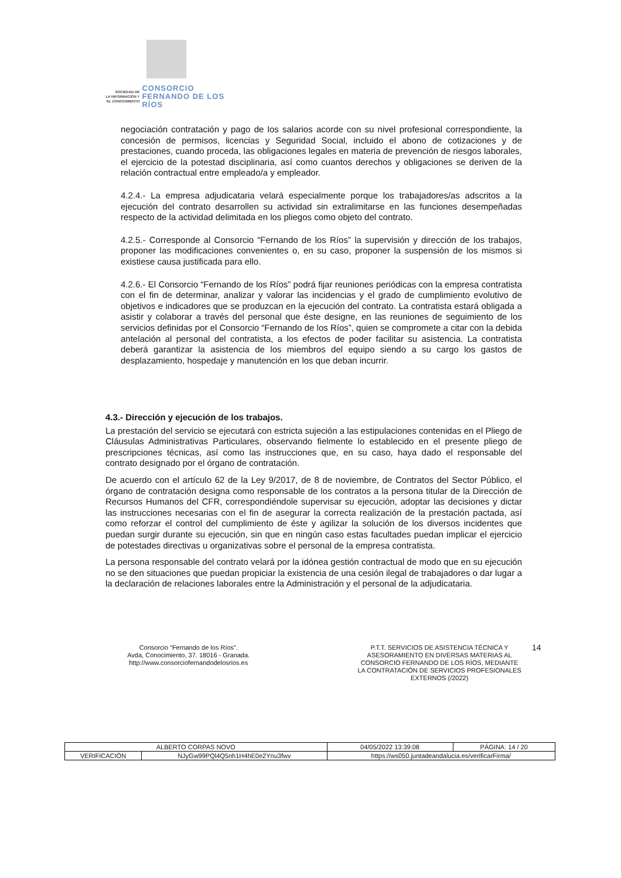SOCIEDAD DE
LA INFORMACIÓN Y
EL CONOCIMIENTO
CONSORCIO
FERNANDO DE LOS RÍOS
negociación contratación y pago de los salarios acorde con su nivel profesional correspondiente, la concesión de permisos, licencias y Seguridad Social, incluido el abono de cotizaciones y de prestaciones, cuando proceda, las obligaciones legales en materia de prevención de riesgos laborales, el ejercicio de la potestad disciplinaria, así como cuantos derechos y obligaciones se deriven de la relación contractual entre empleado/a y empleador.
4.2.4.- La empresa adjudicataria velará especialmente porque los trabajadores/as adscritos a la ejecución del contrato desarrollen su actividad sin extralimitarse en las funciones desempeñadas respecto de la actividad delimitada en los pliegos como objeto del contrato.
4.2.5.- Corresponde al Consorcio “Fernando de los Ríos” la supervisión y dirección de los trabajos, proponer las modificaciones convenientes o, en su caso, proponer la suspensión de los mismos si existiese causa justificada para ello.
4.2.6.- El Consorcio “Fernando de los Ríos” podrá fijar reuniones periódicas con la empresa contratista con el fin de determinar, analizar y valorar las incidencias y el grado de cumplimiento evolutivo de objetivos e indicadores que se produzcan en la ejecución del contrato. La contratista estará obligada a asistir y colaborar a través del personal que éste designe, en las reuniones de seguimiento de los servicios definidas por el Consorcio “Fernando de los Ríos”, quien se compromete a citar con la debida antelación al personal del contratista, a los efectos de poder facilitar su asistencia. La contratista deberá garantizar la asistencia de los miembros del equipo siendo a su cargo los gastos de desplazamiento, hospedaje y manutención en los que deban incurrir.
4.3.- Dirección y ejecución de los trabajos.
La prestación del servicio se ejecutará con estricta sujeción a las estipulaciones contenidas en el Pliego de Cláusulas Administrativas Particulares, observando fielmente lo establecido en el presente pliego de prescripciones técnicas, así como las instrucciones que, en su caso, haya dado el responsable del contrato designado por el órgano de contratación.
De acuerdo con el artículo 62 de la Ley 9/2017, de 8 de noviembre, de Contratos del Sector Público, el órgano de contratación designa como responsable de los contratos a la persona titular de la Dirección de Recursos Humanos del CFR, correspondiéndole supervisar su ejecución, adoptar las decisiones y dictar las instrucciones necesarias con el fin de asegurar la correcta realización de la prestación pactada, así como reforzar el control del cumplimiento de éste y agilizar la solución de los diversos incidentes que puedan surgir durante su ejecución, sin que en ningún caso estas facultades puedan implicar el ejercicio de potestades directivas u organizativas sobre el personal de la empresa contratista.
La persona responsable del contrato velará por la idónea gestión contractual de modo que en su ejecución no se den situaciones que puedan propiciar la existencia de una cesión ilegal de trabajadores o dar lugar a la declaración de relaciones laborales entre la Administración y el personal de la adjudicataria.
Consorcio “Fernando de los Ríos”.
Avda, Conocimiento, 37. 18016 - Granada.
http://www.consorciofernandodelosrios.es
P.T.T. SERVICIOS DE ASISTENCIA TÉCNICA Y ASESORAMIENTO EN DIVERSAS MATERIAS AL CONSORCIO FERNANDO DE LOS RÍOS, MEDIANTE LA CONTRATACIÓN DE SERVICIOS PROFESIONALES EXTERNOS (/2022)
14
| ALBERTO CORPAS NOVO | | | 04/05/2022 13:39:08 | PÁGINA: 14 / 20 |
| VERIFICACIÓN | NJyGw99PQl4Q5nh1H4hE0e2Ynu3fwv | https://ws050.juntadeandalucia.es/verificarFirma/ | | |